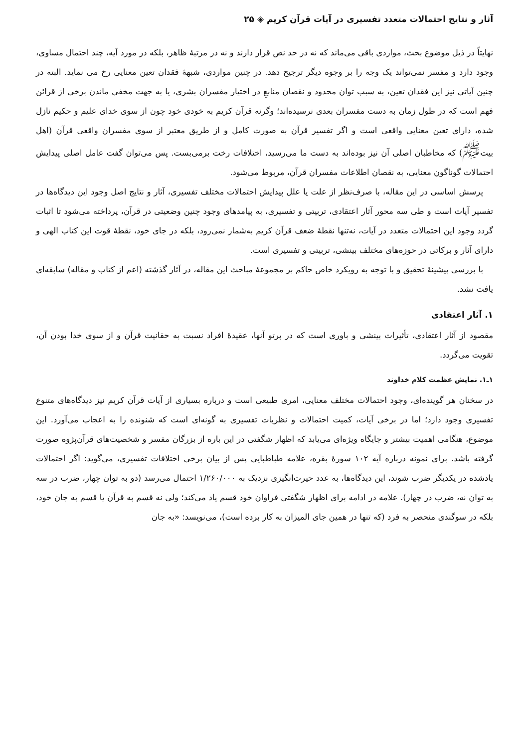آثار و نتایج احتمالات متعدد تفسیری در آیات قرآن کریم ◈ ۲۵
نهایتاً در ذیل موضوع بحث، مواردی باقی می‌ماند که نه در حد نص قرار دارند و نه در مرتبهٔ ظاهر، بلکه در مورد آیه، چند احتمال مساوی، وجود دارد و مفسر نمی‌تواند یک وجه را بر وجوه دیگر ترجیح دهد. در چنین مواردی، شبههٔ فقدان تعین معنایی رخ می نماید. البته در چنین آیاتی نیز این فقدان تعین، به سبب توان محدود و نقصان منابعِ در اختیار مفسران بشری، یا به جهت مخفی ماندن برخی از قرائن فهم است که در طول زمان به دست مفسران بعدی نرسیده‌اند؛ وگرنه قرآن کریم به خودی خود چون از سوی خدای علیم و حکیم نازل شده، دارای تعین معنایی واقعی است و اگر تفسیر قرآن به صورت کامل و از طریق معتبر از سوی مفسران واقعی قرآن (اهل بیت<sup>ﷺ</sup>) که مخاطبان اصلی آن نیز بوده‌اند به دست ما می‌رسید، اختلافات رخت برمی‌بست. پس می‌توان گفت عامل اصلی پیدایش احتمالات گوناگون معنایی، به نقصان اطلاعات مفسران قرآن، مربوط می‌شود.
پرسش اساسی در این مقاله، با صرف‌نظر از علت یا علل پیدایش احتمالات مختلف تفسیری، آثار و نتایج اصل وجود این دیدگاه‌ها در تفسیر آیات است و طی سه محور آثار اعتقادی، تربیتی و تفسیری، به پیامدهای وجود چنین وضعیتی در قرآن، پرداخته می‌شود تا اثبات گردد وجود این احتمالات متعدد در آیات، نه‌تنها نقطهٔ ضعف قرآن کریم به‌شمار نمی‌رود، بلکه در جای خود، نقطهٔ قوت این کتاب الهی و دارای آثار و برکاتی در حوزه‌های مختلف بینشی، تربیتی و تفسیری است.
با بررسی پیشینهٔ تحقیق و با توجه به رویکرد خاص حاکم بر مجموعهٔ مباحث این مقاله، در آثار گذشته (اعم از کتاب و مقاله) سابقه‌ای یافت نشد.
۱. آثار اعتقادی
مقصود از آثار اعتقادی، تأثیرات بینشی و باوری است که در پرتو آنها، عقیدهٔ افراد نسبت به حقانیت قرآن و از سوی خدا بودن آن، تقویت می‌گردد.
۱ـ۱. نمایش عظمت کلام خداوند
در سخنان هر گوینده‌ای، وجود احتمالات مختلف معنایی، امری طبیعی است و درباره بسیاری از آیات قرآن کریم نیز دیدگاه‌های متنوع تفسیری وجود دارد؛ اما در برخی آیات، کمیت احتمالات و نظریات تفسیری به گونه‌ای است که شنونده را به اعجاب می‌آورد. این موضوع، هنگامی اهمیت بیشتر و جایگاه ویژه‌ای می‌یابد که اظهار شگفتی در این باره از بزرگان مفسر و شخصیت‌های قرآن‌پژوه صورت گرفته باشد. برای نمونه درباره آیه ۱۰۲ سورهٔ بقره، علامه طباطبایی پس از بیان برخی اختلافات تفسیری، می‌گوید: اگر احتمالات یادشده در یکدیگر ضرب شوند، این دیدگاه‌ها، به عدد حیرت‌انگیزی نزدیک به ۱/۲۶۰/۰۰۰ احتمال می‌رسد (دو به توان چهار، ضرب در سه به توان نه، ضرب در چهار). علامه در ادامه برای اظهار شگفتی فراوان خود قسم یاد می‌کند؛ ولی نه قسم به قرآن یا قسم به جان خود، بلکه در سوگندی منحصر به فرد (که تنها در همین جای المیزان به کار برده است)، می‌نویسد: «به جان